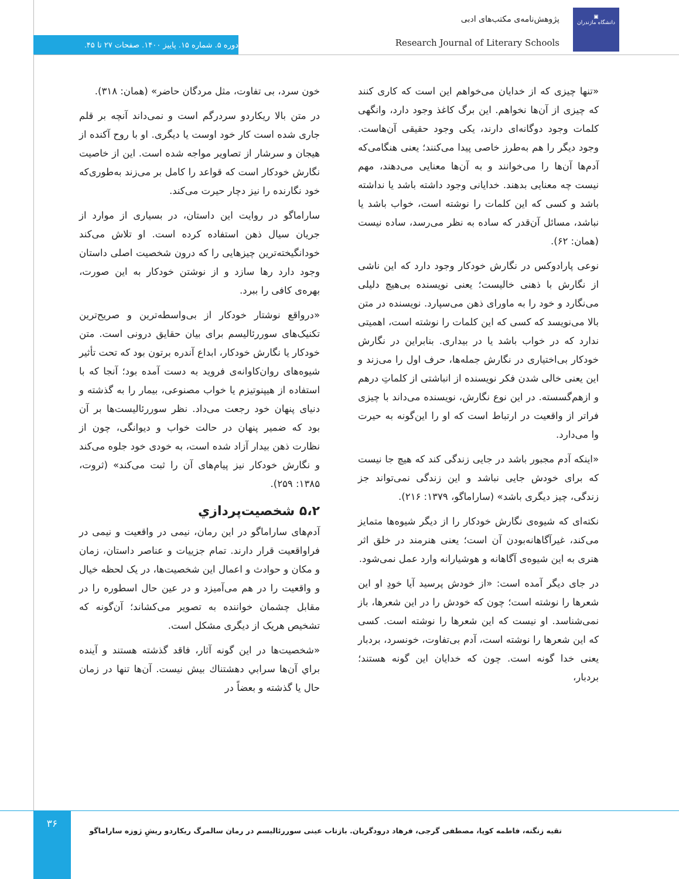▣
دانشگاه مازندران
پژوهش‌نامه‌ی مکتب‌های ادبی
Research Journal of Literary Schools
دوره ۵. شماره ۱۵. پاییز ۱۴۰۰. صفحات ۲۷ تا ۴۵.
«تنها چیزی که از خدایان می‌خواهم این است که کاری کنند که چیزی از آن‌ها نخواهم. این برگ کاغذ وجود دارد، وانگهی کلمات وجود دوگانه‌ای دارند، یکی وجود حقیقی آن‌هاست. وجود دیگر را هم به‌طرز خاصی پیدا می‌کنند؛ یعنی هنگامی‌که آدم‌ها آن‌ها را می‌خوانند و به آن‌ها معنایی می‌دهند، مهم نیست چه معنایی بدهند. خدایانی وجود داشته باشد یا نداشته باشد و کسی که این کلمات را نوشته است، خواب باشد یا نباشد، مسائل آن‌قدر که ساده به نظر می‌رسد، ساده نیست (همان: ۶۲).
نوعی پارادوکس در نگارش خودکار وجود دارد که این ناشی از نگارش با ذهنی خالیست؛ یعنی نویسنده بی‌هیچ دلیلی می‌نگارد و خود را به ماورای ذهن می‌سپارد. نویسنده در متن بالا می‌نویسد که کسی که این کلمات را نوشته است، اهمیتی ندارد که در خواب باشد یا در بیداری. بنابراین در نگارش خودکار بی‌اختیاری در نگارش جمله‌ها، حرف اول را می‌زند و این یعنی خالی شدن فکر نویسنده از انباشتی از کلماتِ درهم و ازهم‌گسسته. در این نوع نگارش، نویسنده می‌داند با چیزی فراتر از واقعیت در ارتباط است که او را این‌گونه به حیرت وا می‌دارد.
«اینکه آدم مجبور باشد در جایی زندگی کند که هیچ جا نیست که برای خودش جایی نباشد و این زندگی نمی‌تواند جز زندگی، چیز دیگری باشد» (ساراماگو، ۱۳۷۹: ۲۱۶).
نکته‌ای که شیوه‌ی نگارش خودکار را از دیگر شیوه‌ها متمایز می‌کند، غیرآگاهانه‌بودن آن است؛ یعنی هنرمند در خلق اثر هنری به این شیوه‌ی آگاهانه و هوشیارانه وارد عمل نمی‌شود.
در جای دیگر آمده است: «از خودش پرسید آیا خودِ او این شعرها را نوشته است؛ چون که خودش را در این شعرها، باز نمی‌شناسد. او نیست که این شعرها را نوشته است. کسی که این شعرها را نوشته است، آدم بی‌تفاوت، خونسرد، بردبار یعنی خدا گونه است. چون که خدایان این گونه هستند؛ بردبار،
خون سرد، بی تفاوت، مثل مردگان حاضر» (همان: ۳۱۸).
در متن بالا ریکاردو سردرگم است و نمی‌داند آنچه بر قلم جاری شده است کار خود اوست یا دیگری. او با روح آکنده از هیجان و سرشار از تصاویر مواجه شده است. این از خاصیت نگارش خودکار است که قواعد را کامل بر می‌زند به‌طوری‌که خود نگارنده را نیز دچار حیرت می‌کند.
ساراماگو در روایت این داستان، در بسیاری از موارد از جریان سیال ذهن استفاده کرده است. او تلاش می‌کند خودانگیخته‌ترین چیزهایی را که درون شخصیت اصلی داستان وجود دارد رها سازد و از نوشتن خودکار به این صورت، بهره‌ی کافی را ببرد.
«درواقع نوشتار خودکار از بی‌واسطه‌ترین و صریح‌ترین تکنیک‌های سوررئالیسم برای بیان حقایق درونی است. متن خودکار یا نگارش خودکار، ابداع آندره برتون بود که تحت تأثیر شیوه‌های روان‌کاوانه‌ی فروید به دست آمده بود؛ آنجا که با استفاده از هیپنوتیزم یا خواب مصنوعی، بیمار را به گذشته و دنیای پنهان خود رجعت می‌داد. نظر سوررئالیست‌ها بر آن بود که ضمیر پنهان در حالت خواب و دیوانگی، چون از نظارت ذهن بیدار آزاد شده است، به خودی خود جلوه می‌کند و نگارش خودکار نیز پیام‌های آن را ثبت می‌کند» (ثروت، ۱۳۸۵: ۲۵۹).
۵،۲ شخصیت‌پردازي
آدم‌های ساراماگو در این رمان، نیمی در واقعیت و نیمی در فراواقعیت قرار دارند. تمام جزییات و عناصر داستان، زمان و مکان و حوادث و اعمال این شخصیت‌ها، در یک لحظه خیال و واقعیت را در هم می‌آمیزد و در عین حال اسطوره را در مقابل چشمان خواننده به تصویر می‌کشاند؛ آن‌گونه که تشخیص هریک از دیگری مشکل است.
«شخصیت‌ها در این گونه آثار، فاقد گذشته هستند و آینده براي آن‌ها سرابي دهشتناك بیش نیست. آن‌ها تنها در زمان حال یا گذشته و بعضاً در
۳۶
تقیه زنگنه، فاطمه کوپا، مصطفی گرجی، فرهاد درودگریان. بازتاب عینی سوررئالیسم در رمان سالمرگ ریکاردو ریشِ ژوزه ساراماگو